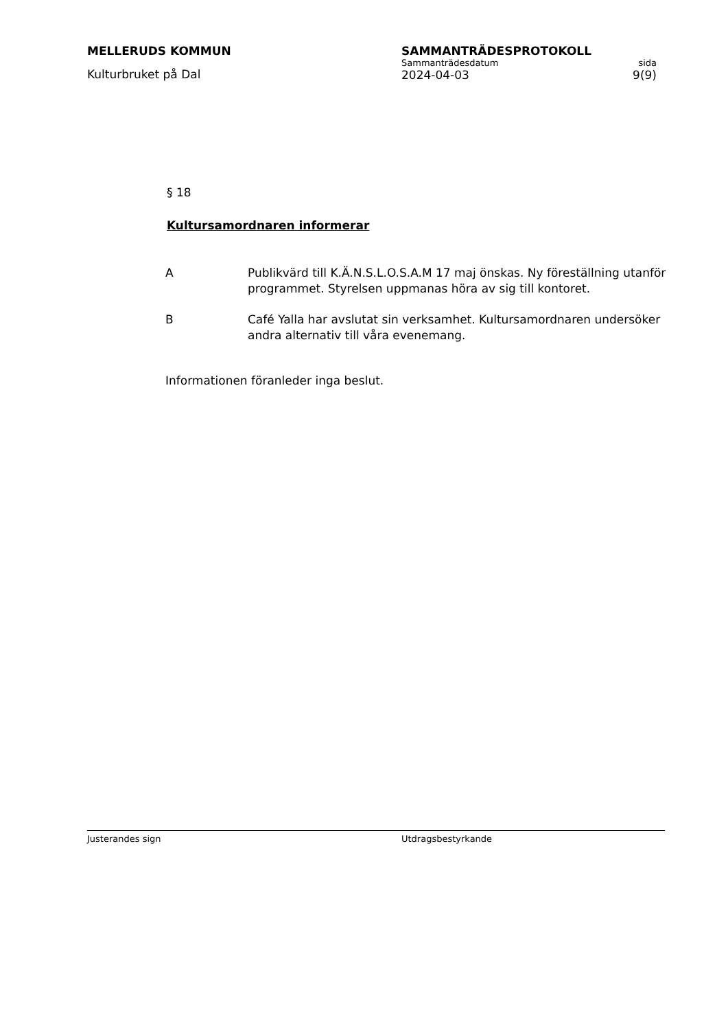MELLERUDS KOMMUN
Kulturbruket på Dal
SAMMANTRÄDESPROTOKOLL
Sammanträdesdatum sida
2024-04-03 9(9)
§ 18
Kultursamordnaren informerar
A Publikvärd till K.Ä.N.S.L.O.S.A.M 17 maj önskas. Ny föreställning utanför programmet. Styrelsen uppmanas höra av sig till kontoret.
B Café Yalla har avslutat sin verksamhet. Kultursamordnaren undersöker andra alternativ till våra evenemang.
Informationen föranleder inga beslut.
Justerandes sign Utdragsbestyrkande